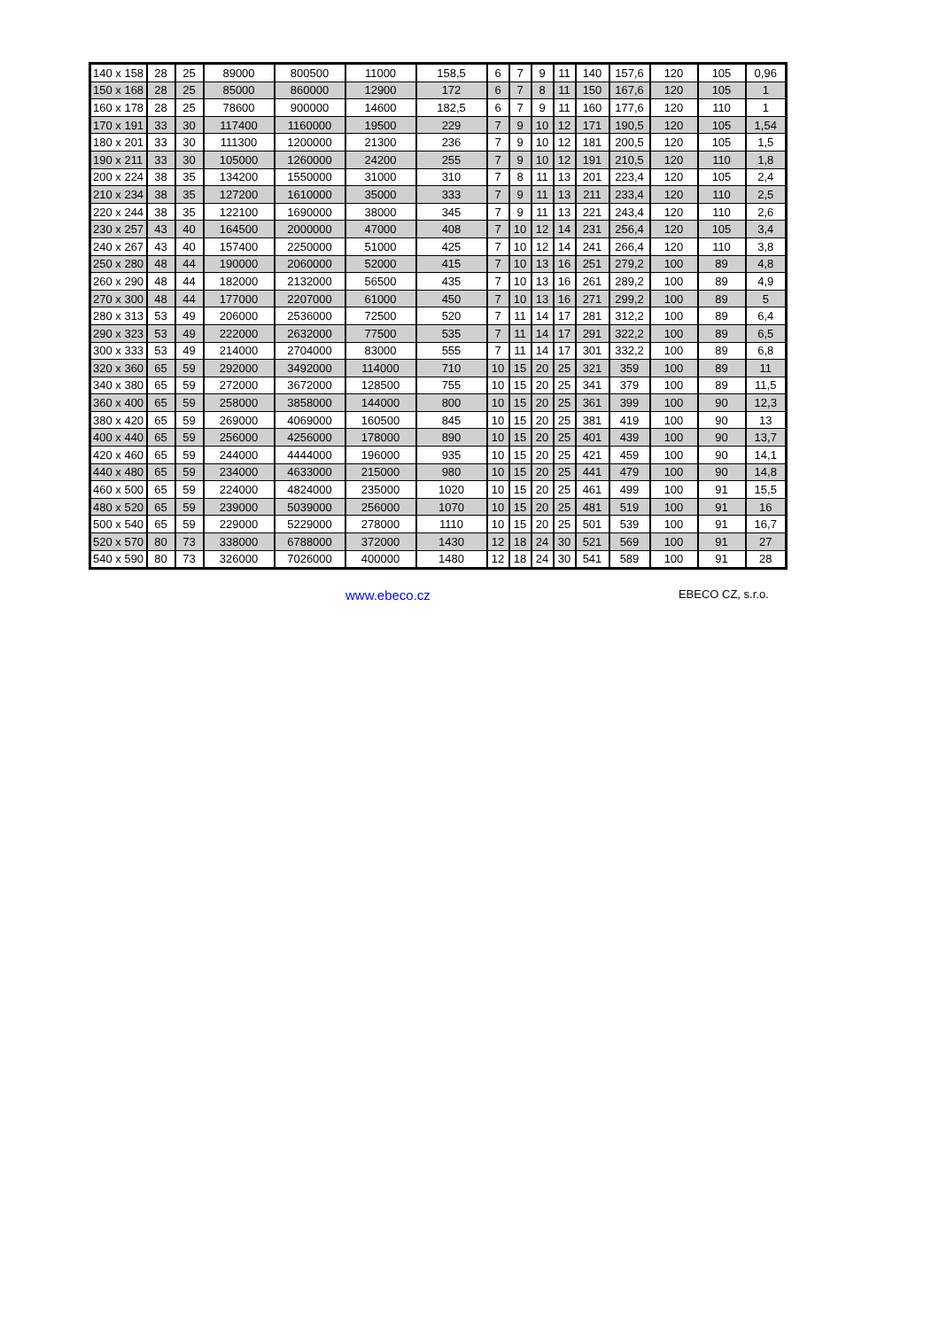| 140 x 158 | 28 | 25 | 89000 | 800500 | 11000 | 158,5 | 6 | 7 | 9 | 11 | 140 | 157,6 | 120 | 105 | 0,96 |
| 150 x 168 | 28 | 25 | 85000 | 860000 | 12900 | 172 | 6 | 7 | 8 | 11 | 150 | 167,6 | 120 | 105 | 1 |
| 160 x 178 | 28 | 25 | 78600 | 900000 | 14600 | 182,5 | 6 | 7 | 9 | 11 | 160 | 177,6 | 120 | 110 | 1 |
| 170 x 191 | 33 | 30 | 117400 | 1160000 | 19500 | 229 | 7 | 9 | 10 | 12 | 171 | 190,5 | 120 | 105 | 1,54 |
| 180 x 201 | 33 | 30 | 111300 | 1200000 | 21300 | 236 | 7 | 9 | 10 | 12 | 181 | 200,5 | 120 | 105 | 1,5 |
| 190 x 211 | 33 | 30 | 105000 | 1260000 | 24200 | 255 | 7 | 9 | 10 | 12 | 191 | 210,5 | 120 | 110 | 1,8 |
| 200 x 224 | 38 | 35 | 134200 | 1550000 | 31000 | 310 | 7 | 8 | 11 | 13 | 201 | 223,4 | 120 | 105 | 2,4 |
| 210 x 234 | 38 | 35 | 127200 | 1610000 | 35000 | 333 | 7 | 9 | 11 | 13 | 211 | 233,4 | 120 | 110 | 2,5 |
| 220 x 244 | 38 | 35 | 122100 | 1690000 | 38000 | 345 | 7 | 9 | 11 | 13 | 221 | 243,4 | 120 | 110 | 2,6 |
| 230 x 257 | 43 | 40 | 164500 | 2000000 | 47000 | 408 | 7 | 10 | 12 | 14 | 231 | 256,4 | 120 | 105 | 3,4 |
| 240 x 267 | 43 | 40 | 157400 | 2250000 | 51000 | 425 | 7 | 10 | 12 | 14 | 241 | 266,4 | 120 | 110 | 3,8 |
| 250 x 280 | 48 | 44 | 190000 | 2060000 | 52000 | 415 | 7 | 10 | 13 | 16 | 251 | 279,2 | 100 | 89 | 4,8 |
| 260 x 290 | 48 | 44 | 182000 | 2132000 | 56500 | 435 | 7 | 10 | 13 | 16 | 261 | 289,2 | 100 | 89 | 4,9 |
| 270 x 300 | 48 | 44 | 177000 | 2207000 | 61000 | 450 | 7 | 10 | 13 | 16 | 271 | 299,2 | 100 | 89 | 5 |
| 280 x 313 | 53 | 49 | 206000 | 2536000 | 72500 | 520 | 7 | 11 | 14 | 17 | 281 | 312,2 | 100 | 89 | 6,4 |
| 290 x 323 | 53 | 49 | 222000 | 2632000 | 77500 | 535 | 7 | 11 | 14 | 17 | 291 | 322,2 | 100 | 89 | 6,5 |
| 300 x 333 | 53 | 49 | 214000 | 2704000 | 83000 | 555 | 7 | 11 | 14 | 17 | 301 | 332,2 | 100 | 89 | 6,8 |
| 320 x 360 | 65 | 59 | 292000 | 3492000 | 114000 | 710 | 10 | 15 | 20 | 25 | 321 | 359 | 100 | 89 | 11 |
| 340 x 380 | 65 | 59 | 272000 | 3672000 | 128500 | 755 | 10 | 15 | 20 | 25 | 341 | 379 | 100 | 89 | 11,5 |
| 360 x 400 | 65 | 59 | 258000 | 3858000 | 144000 | 800 | 10 | 15 | 20 | 25 | 361 | 399 | 100 | 90 | 12,3 |
| 380 x 420 | 65 | 59 | 269000 | 4069000 | 160500 | 845 | 10 | 15 | 20 | 25 | 381 | 419 | 100 | 90 | 13 |
| 400 x 440 | 65 | 59 | 256000 | 4256000 | 178000 | 890 | 10 | 15 | 20 | 25 | 401 | 439 | 100 | 90 | 13,7 |
| 420 x 460 | 65 | 59 | 244000 | 4444000 | 196000 | 935 | 10 | 15 | 20 | 25 | 421 | 459 | 100 | 90 | 14,1 |
| 440 x 480 | 65 | 59 | 234000 | 4633000 | 215000 | 980 | 10 | 15 | 20 | 25 | 441 | 479 | 100 | 90 | 14,8 |
| 460 x 500 | 65 | 59 | 224000 | 4824000 | 235000 | 1020 | 10 | 15 | 20 | 25 | 461 | 499 | 100 | 91 | 15,5 |
| 480 x 520 | 65 | 59 | 239000 | 5039000 | 256000 | 1070 | 10 | 15 | 20 | 25 | 481 | 519 | 100 | 91 | 16 |
| 500 x 540 | 65 | 59 | 229000 | 5229000 | 278000 | 1110 | 10 | 15 | 20 | 25 | 501 | 539 | 100 | 91 | 16,7 |
| 520 x 570 | 80 | 73 | 338000 | 6788000 | 372000 | 1430 | 12 | 18 | 24 | 30 | 521 | 569 | 100 | 91 | 27 |
| 540 x 590 | 80 | 73 | 326000 | 7026000 | 400000 | 1480 | 12 | 18 | 24 | 30 | 541 | 589 | 100 | 91 | 28 |
www.ebeco.cz EBECO CZ, s.r.o.